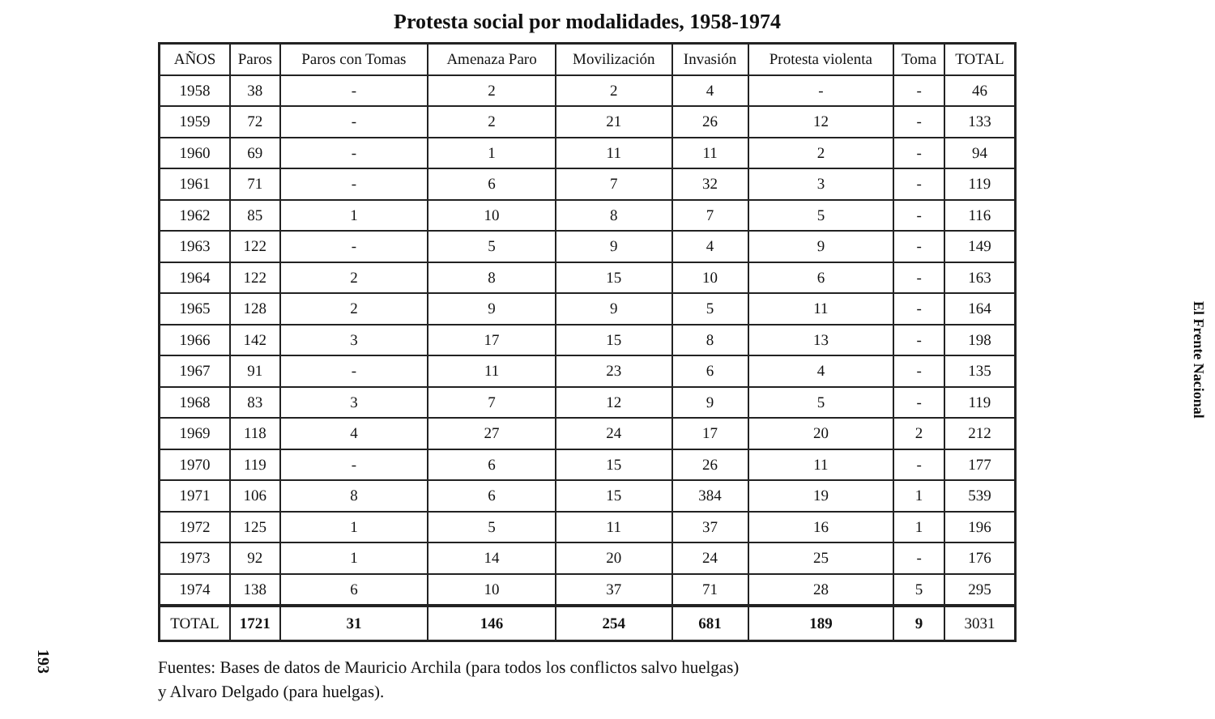Protesta social por modalidades, 1958-1974
| AÑOS | Paros | Paros con Tomas | Amenaza Paro | Movilización | Invasión | Protesta violenta | Toma | TOTAL |
| --- | --- | --- | --- | --- | --- | --- | --- | --- |
| 1958 | 38 | - | 2 | 2 | 4 | - | - | 46 |
| 1959 | 72 | - | 2 | 21 | 26 | 12 | - | 133 |
| 1960 | 69 | - | 1 | 11 | 11 | 2 | - | 94 |
| 1961 | 71 | - | 6 | 7 | 32 | 3 | - | 119 |
| 1962 | 85 | 1 | 10 | 8 | 7 | 5 | - | 116 |
| 1963 | 122 | - | 5 | 9 | 4 | 9 | - | 149 |
| 1964 | 122 | 2 | 8 | 15 | 10 | 6 | - | 163 |
| 1965 | 128 | 2 | 9 | 9 | 5 | 11 | - | 164 |
| 1966 | 142 | 3 | 17 | 15 | 8 | 13 | - | 198 |
| 1967 | 91 | - | 11 | 23 | 6 | 4 | - | 135 |
| 1968 | 83 | 3 | 7 | 12 | 9 | 5 | - | 119 |
| 1969 | 118 | 4 | 27 | 24 | 17 | 20 | 2 | 212 |
| 1970 | 119 | - | 6 | 15 | 26 | 11 | - | 177 |
| 1971 | 106 | 8 | 6 | 15 | 384 | 19 | 1 | 539 |
| 1972 | 125 | 1 | 5 | 11 | 37 | 16 | 1 | 196 |
| 1973 | 92 | 1 | 14 | 20 | 24 | 25 | - | 176 |
| 1974 | 138 | 6 | 10 | 37 | 71 | 28 | 5 | 295 |
| TOTAL | 1721 | 31 | 146 | 254 | 681 | 189 | 9 | 3031 |
Fuentes: Bases de datos de Mauricio Archila (para todos los conflictos salvo huelgas)
y Alvaro Delgado (para huelgas).
El Frente Nacional
193